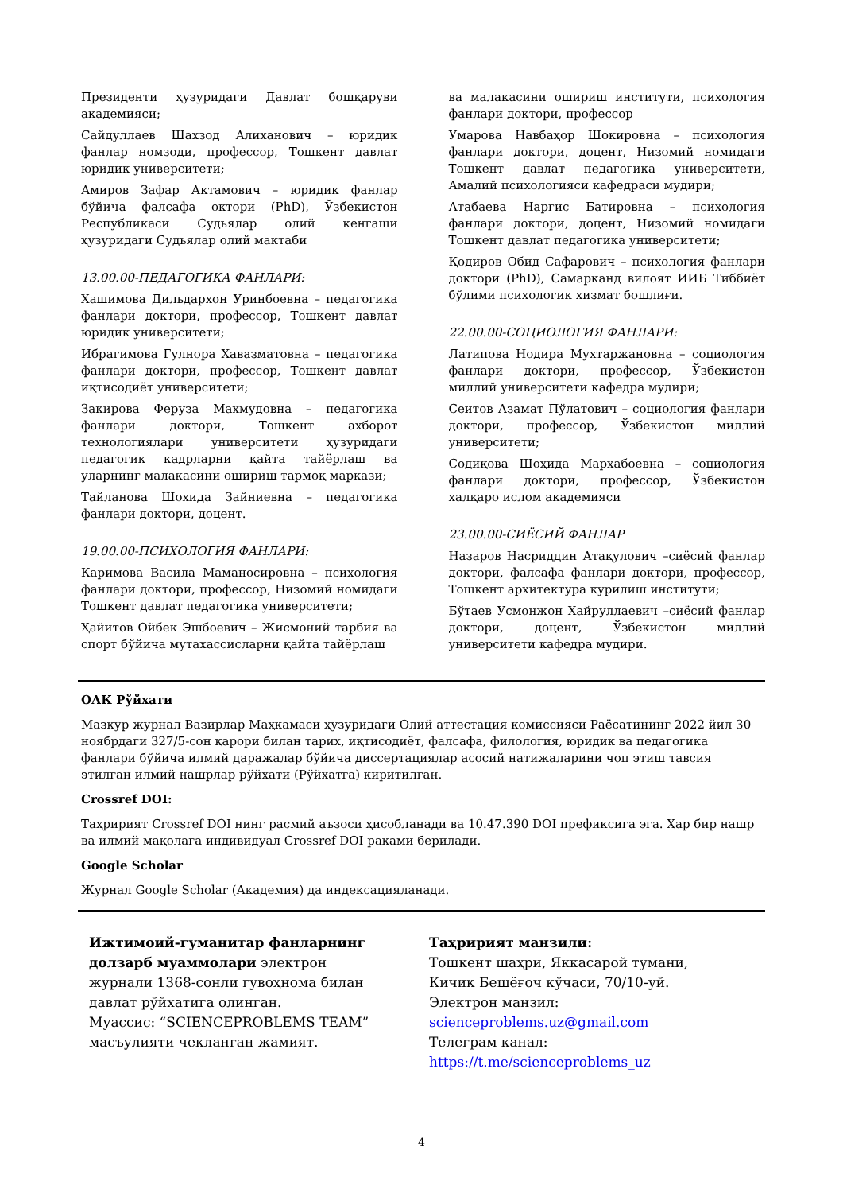Президенти ҳузуридаги Давлат бошқаруви академияси;
Сайдуллаев Шахзод Алиханович – юридик фанлар номзоди, профессор, Тошкент давлат юридик университети;
Амиров Зафар Актамович – юридик фанлар бўйича фалсафа октори (PhD), Ўзбекистон Республикаси Судьялар олий кенгаши ҳузуридаги Судьялар олий мактаби
13.00.00-ПЕДАГОГИКА ФАНЛАРИ:
Хашимова Дильдархон Уринбоевна – педагогика фанлари доктори, профессор, Тошкент давлат юридик университети;
Ибрагимова Гулнора Хавазматовна – педагогика фанлари доктори, профессор, Тошкент давлат иқтисодиёт университети;
Закирова Феруза Махмудовна – педагогика фанлари доктори, Тошкент ахборот технологиялари университети ҳузуридаги педагогик кадрларни қайта тайёрлаш ва уларнинг малакасини ошириш тармоқ маркази;
Тайланова Шохида Зайниевна – педагогика фанлари доктори, доцент.
19.00.00-ПСИХОЛОГИЯ ФАНЛАРИ:
Каримова Васила Маманосировна – психология фанлари доктори, профессор, Низомий номидаги Тошкент давлат педагогика университети;
Ҳайитов Ойбек Эшбоевич – Жисмоний тарбия ва спорт бўйича мутахассисларни қайта тайёрлаш
ва малакасини ошириш институти, психология фанлари доктори, профессор
Умарова Навбаҳор Шокировна – психология фанлари доктори, доцент, Низомий номидаги Тошкент давлат педагогика университети, Амалий психологияси кафедраси мудири;
Атабаева Наргис Батировна – психология фанлари доктори, доцент, Низомий номидаги Тошкент давлат педагогика университети;
Қодиров Обид Сафарович – психология фанлари доктори (PhD), Самарканд вилоят ИИБ Тиббиёт бўлими психологик хизмат бошлиғи.
22.00.00-СОЦИОЛОГИЯ ФАНЛАРИ:
Латипова Нодира Мухтаржановна – социология фанлари доктори, профессор, Ўзбекистон миллий университети кафедра мудири;
Сеитов Азамат Пўлатович – социология фанлари доктори, профессор, Ўзбекистон миллий университети;
Содиқова Шоҳида Мархабоевна – социология фанлари доктори, профессор, Ўзбекистон халқаро ислом академияси
23.00.00-СИЁСИЙ ФАНЛАР
Назаров Насриддин Атақулович –сиёсий фанлар доктори, фалсафа фанлари доктори, профессор, Тошкент архитектура қурилиш институти;
Бўтаев Усмонжон Хайруллаевич –сиёсий фанлар доктори, доцент, Ўзбекистон миллий университети кафедра мудири.
ОАК Рўйхати
Мазкур журнал Вазирлар Маҳкамаси ҳузуридаги Олий аттестация комиссияси Раёсатининг 2022 йил 30 ноябрдаги 327/5-сон қарори билан тарих, иқтисодиёт, фалсафа, филология, юридик ва педагогика фанлари бўйича илмий даражалар бўйича диссертациялар асосий натижаларини чоп этиш тавсия этилган илмий нашрлар рўйхати (Рўйхатга) киритилган.
Crossref DOI:
Таҳририят Crossref DOI нинг расмий аъзоси ҳисобланади ва 10.47.390 DOI префиксига эга. Ҳар бир нашр ва илмий мақолага индивидуал Crossref DOI рақами берилади.
Google Scholar
Журнал Google Scholar (Академия) да индексацияланади.
Ижтимоий-гуманитар фанларнинг долзарб муаммолари электрон журнали 1368-сонли гувоҳнома билан давлат рўйхатига олинган.
Муассис: “SCIENCEPROBLEMS TEAM” масъулияти чекланган жамият.
Таҳририят манзили:
Тошкент шаҳри, Яккасарой тумани, Кичик Бешёғоч кўчаси, 70/10-уй. Электрон манзил: scienceproblems.uz@gmail.com
Телеграм канал:
https://t.me/scienceproblems_uz
4